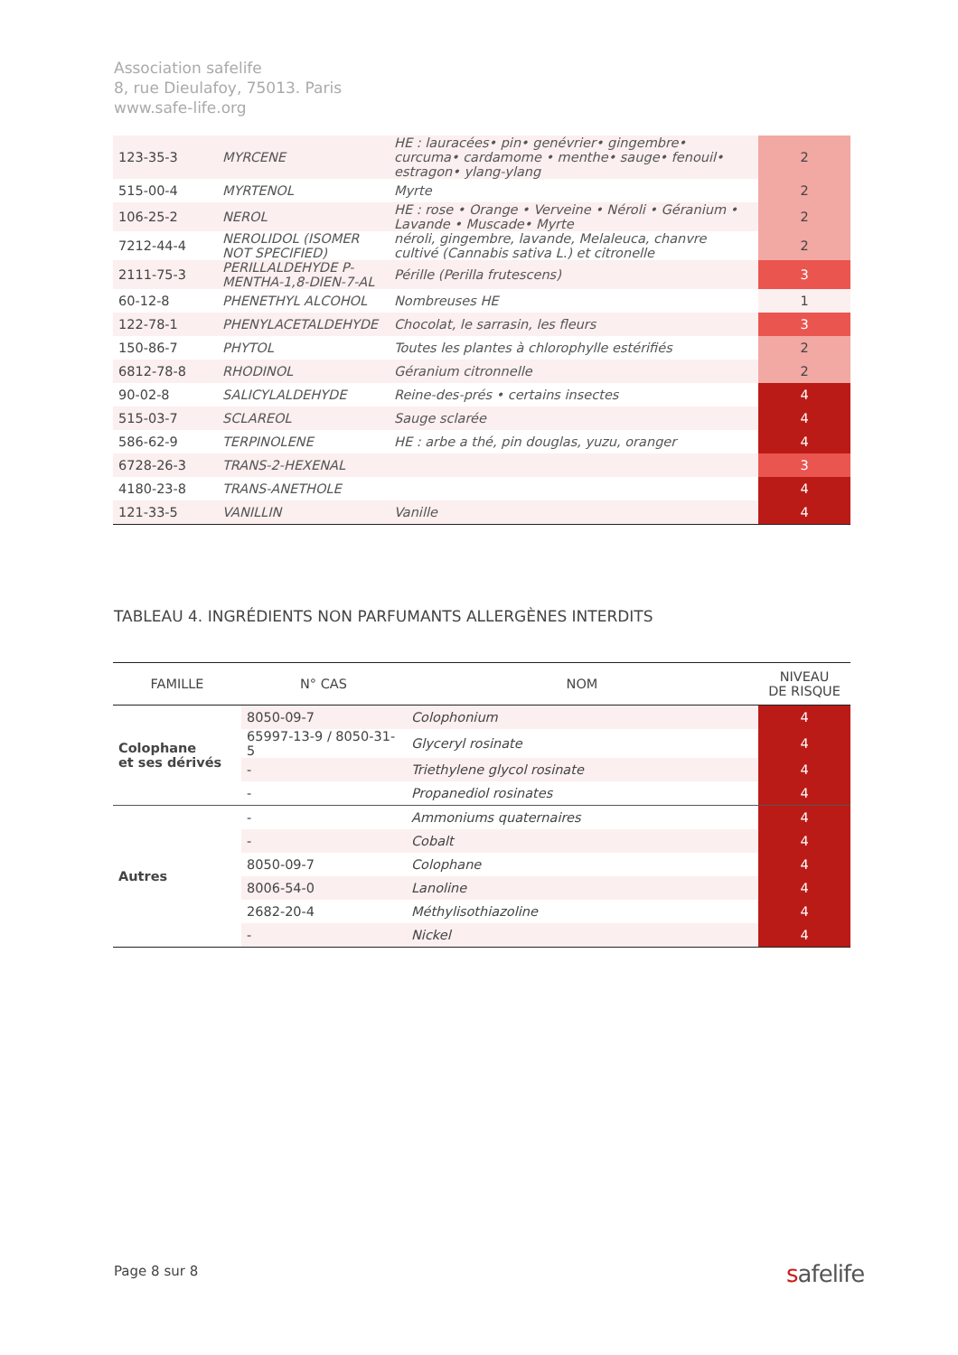Association safelife
8, rue Dieulafoy, 75013. Paris
www.safe-life.org
| 123-35-3 | MYRCENE | HE : lauracées• pin• genévrier• gingembre• curcuma• cardamome • menthe• sauge• fenouil• estragon• ylang-ylang | 2 |
| 515-00-4 | MYRTENOL | Myrte | 2 |
| 106-25-2 | NEROL | HE : rose • Orange • Verveine • Néroli • Géranium • Lavande • Muscade• Myrte | 2 |
| 7212-44-4 | NEROLIDOL (ISOMER NOT SPECIFIED) | néroli, gingembre, lavande, Melaleuca, chanvre cultivé (Cannabis sativa L.) et citronelle | 2 |
| 2111-75-3 | PERILLALDEHYDE P-MENTHA-1,8-DIEN-7-AL | Pérille (Perilla frutescens) | 3 |
| 60-12-8 | PHENETHYL ALCOHOL | Nombreuses HE | 1 |
| 122-78-1 | PHENYLACETALDEHYDE | Chocolat, le sarrasin, les fleurs | 3 |
| 150-86-7 | PHYTOL | Toutes les plantes à chlorophylle estérifiés | 2 |
| 6812-78-8 | RHODINOL | Géranium citronnelle | 2 |
| 90-02-8 | SALICYLALDEHYDE | Reine-des-prés • certains insectes | 4 |
| 515-03-7 | SCLAREOL | Sauge sclarée | 4 |
| 586-62-9 | TERPINOLENE | HE : arbe a thé, pin douglas, yuzu, oranger | 4 |
| 6728-26-3 | TRANS-2-HEXENAL | | 3 |
| 4180-23-8 | TRANS-ANETHOLE | | 4 |
| 121-33-5 | VANILLIN | Vanille | 4 |
TABLEAU 4. INGRÉDIENTS NON PARFUMANTS ALLERGÈNES INTERDITS
| FAMILLE | N° CAS | NOM | NIVEAU DE RISQUE |
| --- | --- | --- | --- |
| Colophane et ses dérivés | 8050-09-7 | Colophonium | 4 |
| | 65997-13-9 / 8050-31-5 | Glyceryl rosinate | 4 |
| | - | Triethylene glycol rosinate | 4 |
| | - | Propanediol rosinates | 4 |
| Autres | - | Ammoniums quaternaires | 4 |
| | - | Cobalt | 4 |
| | 8050-09-7 | Colophane | 4 |
| | 8006-54-0 | Lanoline | 4 |
| | 2682-20-4 | Méthylisothiazoline | 4 |
| | - | Nickel | 4 |
Page 8 sur 8 safelife